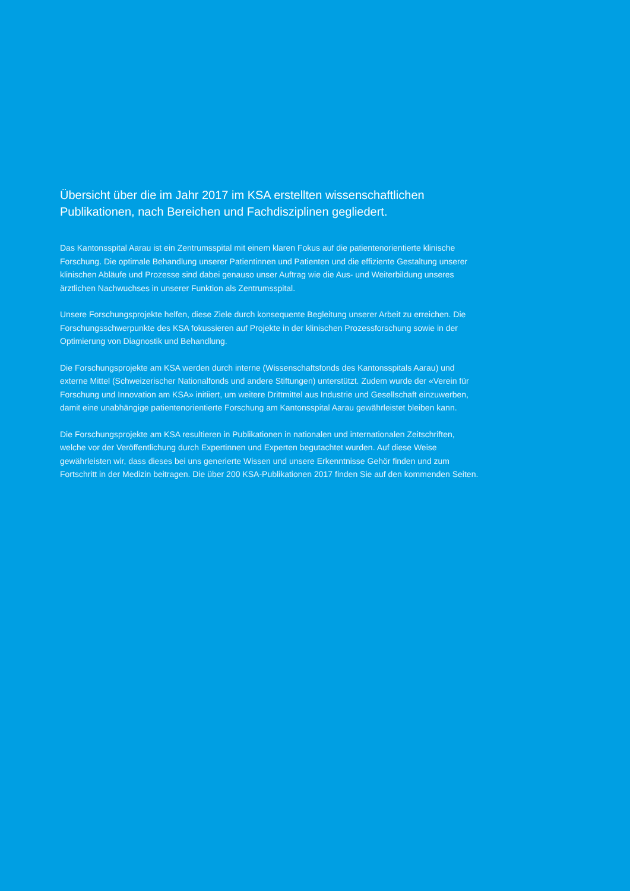Übersicht über die im Jahr 2017 im KSA erstellten wissenschaftlichen Publikationen, nach Bereichen und Fachdisziplinen gegliedert.
Das Kantonsspital Aarau ist ein Zentrumsspital mit einem klaren Fokus auf die patientenorien­tierte klinische Forschung. Die optimale Behandlung unserer Patientinnen und Patienten und die effiziente Gestaltung unserer klinischen Abläufe und Prozesse sind dabei genauso unser Auftrag wie die Aus- und Weiterbildung unseres ärztlichen Nachwuchses in unserer Funktion als Zentrumsspital.
Unsere Forschungsprojekte helfen, diese Ziele durch konsequente Begleitung unserer Arbeit zu erreichen. Die Forschungsschwerpunkte des KSA fokussieren auf Projekte in der klinischen Prozessforschung sowie in der Optimierung von Diagnostik und Behandlung.
Die Forschungsprojekte am KSA werden durch interne (Wissenschaftsfonds des Kantonsspitals Aarau) und externe Mittel (Schweizerischer Nationalfonds und andere Stiftungen) unterstützt. Zu­dem wurde der «Verein für Forschung und Innovation am KSA» initiiert, um weitere Drittmittel aus Industrie und Gesellschaft einzuwerben, damit eine unabhängige patientenorientierte Forschung am Kantonsspital Aarau gewährleistet bleiben kann.
Die Forschungsprojekte am KSA resultieren in Publikationen in nationalen und internationalen Zeitschriften, welche vor der Veröffentlichung durch Expertinnen und Experten begutachtet wurden. Auf diese Weise gewährleisten wir, dass dieses bei uns generierte Wissen und unsere Erkenntnisse Gehör finden und zum Fortschritt in der Medizin beitragen. Die über 200 KSA-Pu­blikationen 2017 finden Sie auf den kommenden Seiten.